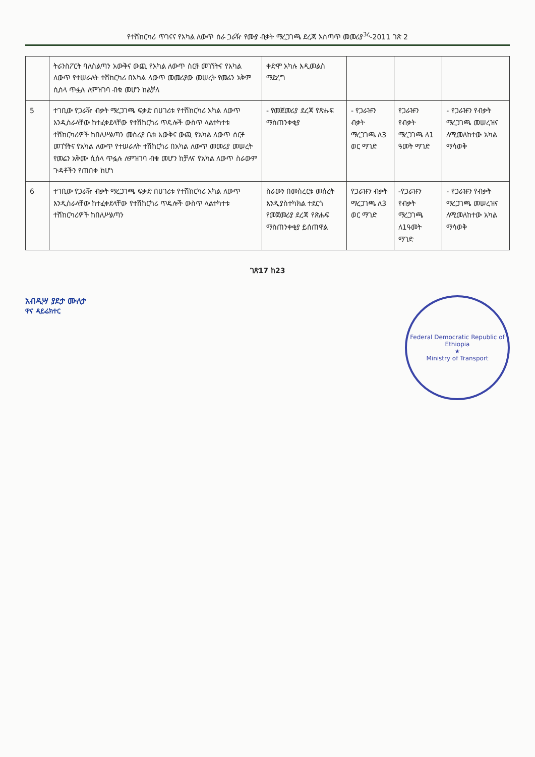የተሽከርካሪ ጥገናና የአካል ለውጥ ስራ ጋራዥ የሙያ ብቃት ማረጋገጫ ደረጃ አሰጣጥ መመሪያ<sup>3ረ</sup>-2011 ገጽ 2
| | ትራንስፖርት ባለስልጣን አውቅና ውጪ የአካል ለውጥ ስርቶ መገኘትና የአካል ለውጥ የተሠራለት ተሽከርካሪ በአካል ለውጥ መመሪያው መሠረት የመሬን አቅም ሲሰላ ጥፏሉ ለምዝገባ ብቁ መሆን ከልቻለ | ቀድሞ አካሉ እዲመልስ ማድረግ | | | |
| 5 | ተገቢው የጋራዥ ብቃት ማረጋገጫ ፍቃድ በሀገሪቱ የተሽከርካሪ አካል ለውጥ እንዲሰራላቸው ከተፈቀደላቸው የተሽከርካሪ ጥዴሎች ውስጥ ላልተካተቱ ተሽከርካሪዎች ከበለሥልጣን መስሪያ ቤቱ እውቅና ውጪ የአካል ለውጥ ሰርቶ መገኘትና የአካል ለውጥ የተሠራለት ተሽከርካሪ በአካል ለውጥ መመሪያ መሠረት የመሬን አቅሙ ሲሰላ ጥፏሉ ለምዝገባ ብቁ መሆን ከቻለና የአካል ለውጥ ስራውም ጉዳቶችን የጠበቀ ከሆነ | - የመጀመሪያ ደረጃ የጽሑፍ ማስጠንቀቂያ | - የጋራዡን ብቃት ማረጋገጫ ለ3 ወር ማገድ | የጋራዡን የብቃት ማረጋገጫ ለ1 ዓመት ማገድ | - የጋራዡን የብቃት ማረጋገጫ መሠረዝና ለሚመለከተው አካል ማሳወቅ |
| 6 | ተገቢው የጋራዥ ብቃት ማረጋገጫ ፍቃድ በሀገሪቱ የተሽከርካሪ አካል ለውጥ እንዲሰራላቸው ከተፈቀደላቸው የተሽከርካሪ ጥዴሎች ውስጥ ላልተካተቱ ተሽከርካሪዎች ከበለሥልጣን | ስራውን በመስረርቱ መሰረት እንዲያስተካክል ተደርጎ የመጀመሪያ ደረጃ የጽሑፍ ማስጠንቀቂያ ይሰጠዋል | የጋራዡን ብቃት ማረጋገጫ ለ3 ወር ማገድ | -የጋራዡን የብቃት ማረጋገጫ ለ1ዓመት ማገድ | - የጋራዡን የብቃት ማረጋገጫ መሠረዝና ለሚመለከተው አካል ማሳወቅ |
ገጽ17 ከ23
አብዲሣ ያደታ ሙለታ
ዋና ዳይሬክተር
Federal Democratic Republic of Ethiopia
★
Ministry of Transport